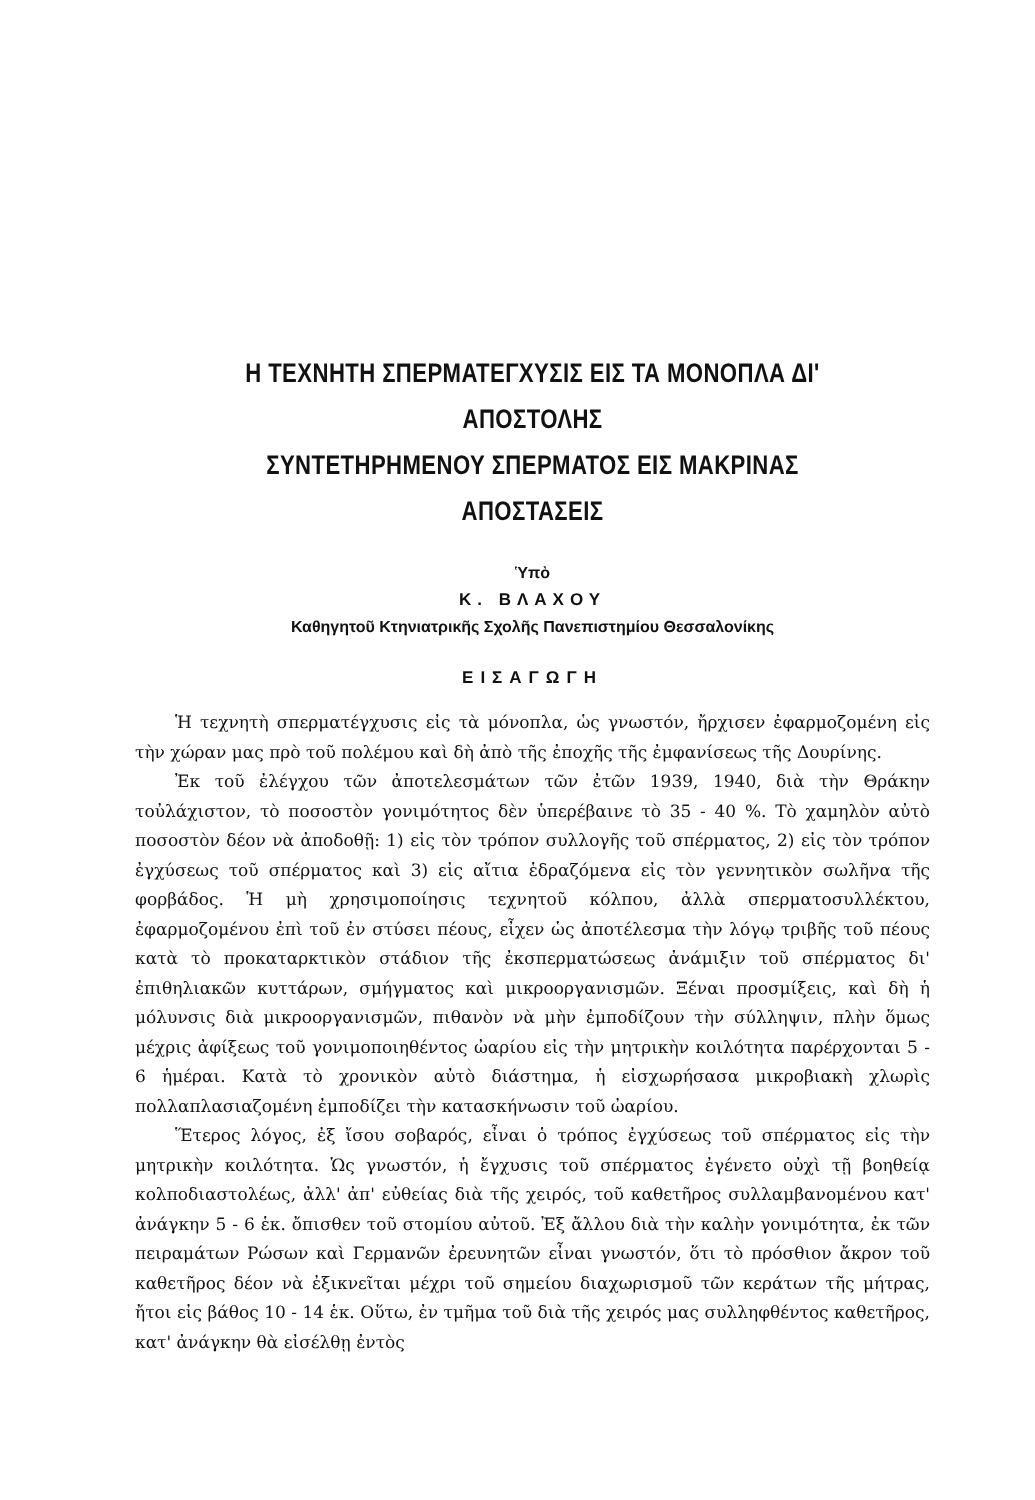Η ΤΕΧΝΗΤΗ ΣΠΕΡΜΑΤΕΓΧΥΣΙΣ ΕΙΣ ΤΑ ΜΟΝΟΠΛΑ ΔΙ' ΑΠΟΣΤΟΛΗΣ
ΣΥΝΤΕΤΗΡΗΜΕΝΟΥ ΣΠΕΡΜΑΤΟΣ ΕΙΣ ΜΑΚΡΙΝΑΣ ΑΠΟΣΤΑΣΕΙΣ
Ὑπὸ
Κ. ΒΛΑΧΟΥ
Καθηγητοῦ Κτηνιατρικῆς Σχολῆς Πανεπιστημίου Θεσσαλονίκης
ΕΙΣΑΓΩΓΗ
Ἡ τεχνητὴ σπερματέγχυσις εἰς τὰ μόνοπλα, ὡς γνωστόν, ἤρχισεν ἐφαρμοζομένη εἰς τὴν χώραν μας πρὸ τοῦ πολέμου καὶ δὴ ἀπὸ τῆς ἐποχῆς τῆς ἐμφανίσεως τῆς Δουρίνης.
Ἐκ τοῦ ἐλέγχου τῶν ἀποτελεσμάτων τῶν ἐτῶν 1939, 1940, διὰ τὴν Θράκην τοὐλάχιστον, τὸ ποσοστὸν γονιμότητος δὲν ὑπερέβαινε τὸ 35 - 40 %. Τὸ χαμηλὸν αὐτὸ ποσοστὸν δέον νὰ ἀποδοθῇ: 1) εἰς τὸν τρόπον συλλογῆς τοῦ σπέρματος, 2) εἰς τὸν τρόπον ἐγχύσεως τοῦ σπέρματος καὶ 3) εἰς αἴτια ἑδραζόμενα εἰς τὸν γεννητικὸν σωλῆνα τῆς φορβάδος. Ἡ μὴ χρησιμοποίησις τεχνητοῦ κόλπου, ἀλλὰ σπερματοσυλλέκτου, ἐφαρμοζομένου ἐπὶ τοῦ ἐν στύσει πέους, εἶχεν ὡς ἀποτέλεσμα τὴν λόγῳ τριβῆς τοῦ πέους κατὰ τὸ προκαταρκτικὸν στάδιον τῆς ἐκσπερματώσεως ἀνάμιξιν τοῦ σπέρματος δι' ἐπιθηλιακῶν κυττάρων, σμήγματος καὶ μικροοργανισμῶν. Ξέναι προσμίξεις, καὶ δὴ ἡ μόλυνσις διὰ μικροοργανισμῶν, πιθανὸν νὰ μὴν ἐμποδίζουν τὴν σύλληψιν, πλὴν ὅμως μέχρις ἀφίξεως τοῦ γονιμοποιηθέντος ὠαρίου εἰς τὴν μητρικὴν κοιλότητα παρέρχονται 5 - 6 ἡμέραι. Κατὰ τὸ χρονικὸν αὐτὸ διάστημα, ἡ εἰσχωρήσασα μικροβιακὴ χλωρὶς πολλαπλασιαζομένη ἐμποδίζει τὴν κατασκήνωσιν τοῦ ὠαρίου.
Ἕτερος λόγος, ἐξ ἴσου σοβαρός, εἶναι ὁ τρόπος ἐγχύσεως τοῦ σπέρματος εἰς τὴν μητρικὴν κοιλότητα. Ὡς γνωστόν, ἡ ἔγχυσις τοῦ σπέρματος ἐγένετο οὐχὶ τῇ βοηθείᾳ κολποδιαστολέως, ἀλλ' ἀπ' εὐθείας διὰ τῆς χειρός, τοῦ καθετῆρος συλλαμβανομένου κατ' ἀνάγκην 5 - 6 ἑκ. ὄπισθεν τοῦ στομίου αὐτοῦ. Ἐξ ἄλλου διὰ τὴν καλὴν γονιμότητα, ἐκ τῶν πειραμάτων Ρώσων καὶ Γερμανῶν ἐρευνητῶν εἶναι γνωστόν, ὅτι τὸ πρόσθιον ἄκρον τοῦ καθετῆρος δέον νὰ ἐξικνεῖται μέχρι τοῦ σημείου διαχωρισμοῦ τῶν κεράτων τῆς μήτρας, ἤτοι εἰς βάθος 10 - 14 ἑκ. Οὕτω, ἐν τμῆμα τοῦ διὰ τῆς χειρός μας συλληφθέντος καθετῆρος, κατ' ἀνάγκην θὰ εἰσέλθῃ ἐντὸς